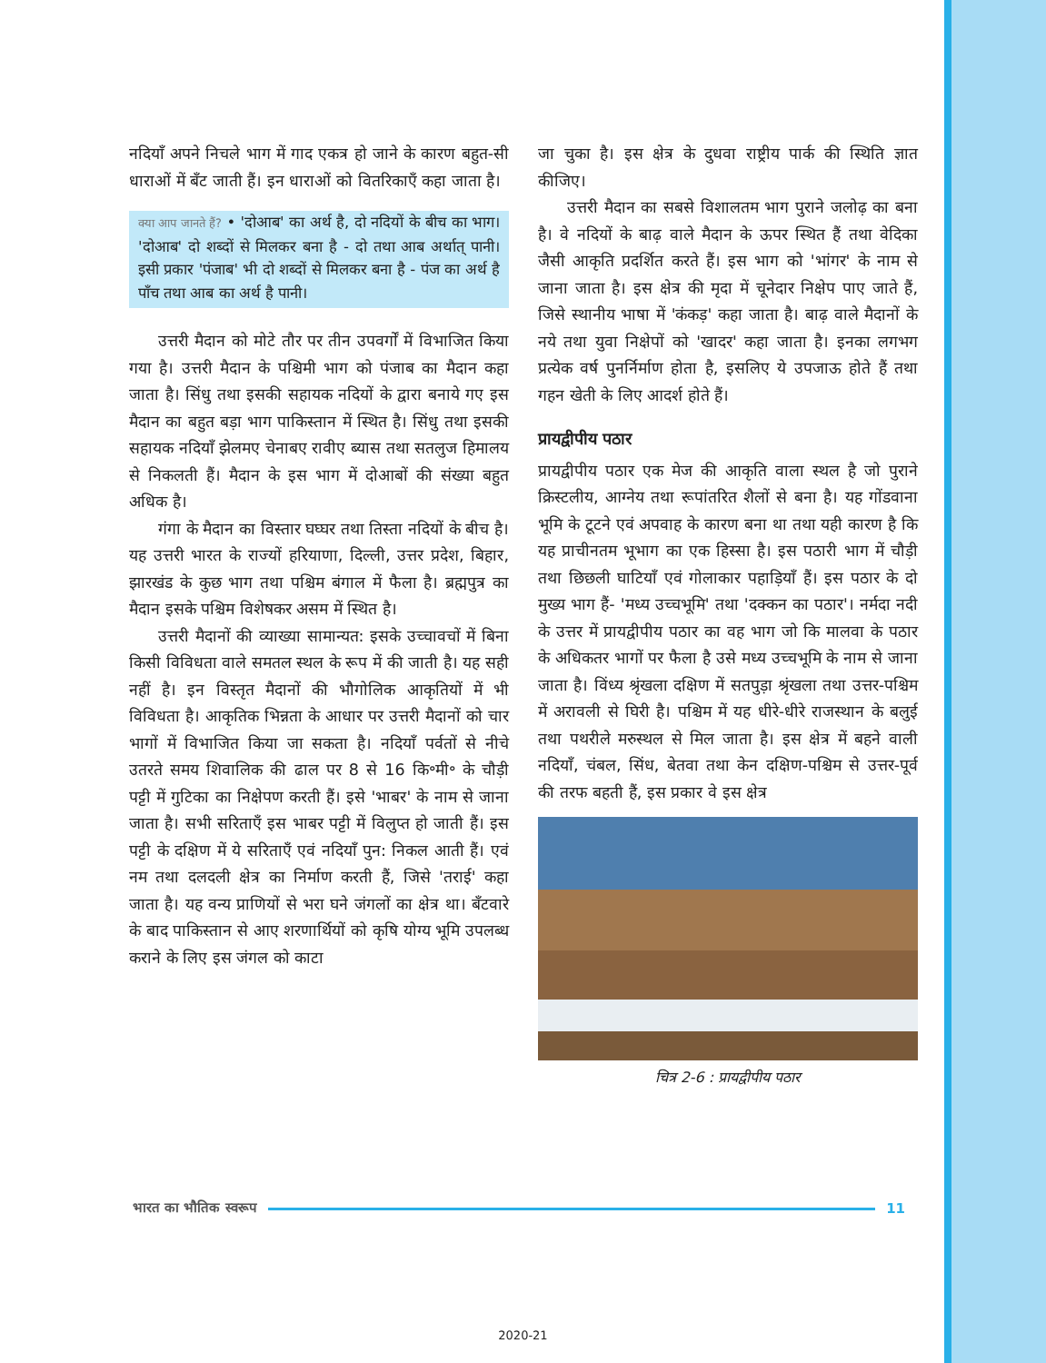नदियाँ अपने निचले भाग में गाद एकत्र हो जाने के कारण बहुत-सी धाराओं में बँट जाती हैं। इन धाराओं को वितरिकाएँ कहा जाता है।
क्या आप जानते हैं? • 'दोआब' का अर्थ है, दो नदियों के बीच का भाग। 'दोआब' दो शब्दों से मिलकर बना है - दो तथा आब अर्थात् पानी। इसी प्रकार 'पंजाब' भी दो शब्दों से मिलकर बना है - पंज का अर्थ है पाँच तथा आब का अर्थ है पानी।
उत्तरी मैदान को मोटे तौर पर तीन उपवर्गों में विभाजित किया गया है। उत्तरी मैदान के पश्चिमी भाग को पंजाब का मैदान कहा जाता है। सिंधु तथा इसकी सहायक नदियों के द्वारा बनाये गए इस मैदान का बहुत बड़ा भाग पाकिस्तान में स्थित है। सिंधु तथा इसकी सहायक नदियाँ झेलमए चेनाबए रावीए ब्यास तथा सतलुज हिमालय से निकलती हैं। मैदान के इस भाग में दोआबों की संख्या बहुत अधिक है।
गंगा के मैदान का विस्तार घघ्घर तथा तिस्ता नदियों के बीच है। यह उत्तरी भारत के राज्यों हरियाणा, दिल्ली, उत्तर प्रदेश, बिहार, झारखंड के कुछ भाग तथा पश्चिम बंगाल में फैला है। ब्रह्मपुत्र का मैदान इसके पश्चिम विशेषकर असम में स्थित है।
उत्तरी मैदानों की व्याख्या सामान्यत: इसके उच्चावचों में बिना किसी विविधता वाले समतल स्थल के रूप में की जाती है। यह सही नहीं है। इन विस्तृत मैदानों की भौगोलिक आकृतियों में भी विविधता है। आकृतिक भिन्नता के आधार पर उत्तरी मैदानों को चार भागों में विभाजित किया जा सकता है। नदियाँ पर्वतों से नीचे उतरते समय शिवालिक की ढाल पर 8 से 16 कि॰मी॰ के चौड़ी पट्टी में गुटिका का निक्षेपण करती हैं। इसे 'भाबर' के नाम से जाना जाता है। सभी सरिताएँ इस भाबर पट्टी में विलुप्त हो जाती हैं। इस पट्टी के दक्षिण में ये सरिताएँ एवं नदियाँ पुन: निकल आती हैं। एवं नम तथा दलदली क्षेत्र का निर्माण करती हैं, जिसे 'तराई' कहा जाता है। यह वन्य प्राणियों से भरा घने जंगलों का क्षेत्र था। बँटवारे के बाद पाकिस्तान से आए शरणार्थियों को कृषि योग्य भूमि उपलब्ध कराने के लिए इस जंगल को काटा
जा चुका है। इस क्षेत्र के दुधवा राष्ट्रीय पार्क की स्थिति ज्ञात कीजिए।
उत्तरी मैदान का सबसे विशालतम भाग पुराने जलोढ़ का बना है। वे नदियों के बाढ़ वाले मैदान के ऊपर स्थित हैं तथा वेदिका जैसी आकृति प्रदर्शित करते हैं। इस भाग को 'भांगर' के नाम से जाना जाता है। इस क्षेत्र की मृदा में चूनेदार निक्षेप पाए जाते हैं, जिसे स्थानीय भाषा में 'कंकड़' कहा जाता है। बाढ़ वाले मैदानों के नये तथा युवा निक्षेपों को 'खादर' कहा जाता है। इनका लगभग प्रत्येक वर्ष पुनर्निर्माण होता है, इसलिए ये उपजाऊ होते हैं तथा गहन खेती के लिए आदर्श होते हैं।
प्रायद्वीपीय पठार
प्रायद्वीपीय पठार एक मेज की आकृति वाला स्थल है जो पुराने क्रिस्टलीय, आग्नेय तथा रूपांतरित शैलों से बना है। यह गोंडवाना भूमि के टूटने एवं अपवाह के कारण बना था तथा यही कारण है कि यह प्राचीनतम भूभाग का एक हिस्सा है। इस पठारी भाग में चौड़ी तथा छिछली घाटियाँ एवं गोलाकार पहाड़ियाँ हैं। इस पठार के दो मुख्य भाग हैं- 'मध्य उच्चभूमि' तथा 'दक्कन का पठार'। नर्मदा नदी के उत्तर में प्रायद्वीपीय पठार का वह भाग जो कि मालवा के पठार के अधिकतर भागों पर फैला है उसे मध्य उच्चभूमि के नाम से जाना जाता है। विंध्य श्रृंखला दक्षिण में सतपुड़ा श्रृंखला तथा उत्तर-पश्चिम में अरावली से घिरी है। पश्चिम में यह धीरे-धीरे राजस्थान के बलुई तथा पथरीले मरुस्थल से मिल जाता है। इस क्षेत्र में बहने वाली नदियाँ, चंबल, सिंध, बेतवा तथा केन दक्षिण-पश्चिम से उत्तर-पूर्व की तरफ बहती हैं, इस प्रकार वे इस क्षेत्र
चित्र 2-6 : प्रायद्वीपीय पठार
भारत का भौतिक स्वरूप 11
2020-21